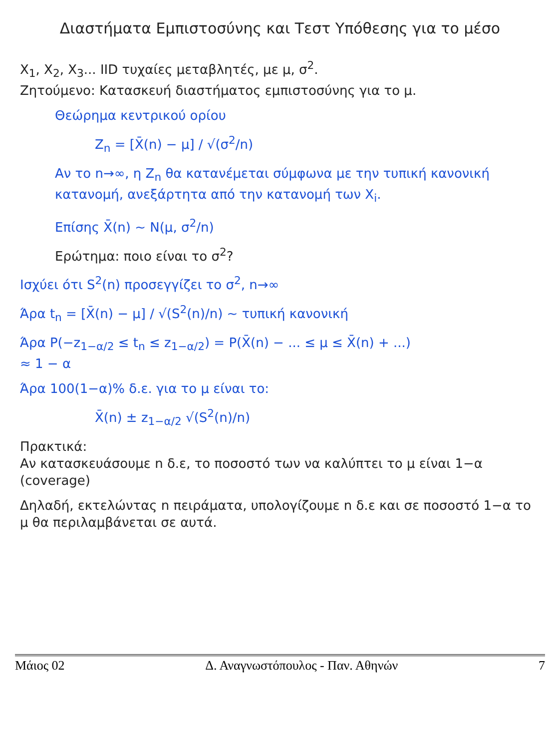Διαστήματα Εμπιστοσύνης και Τεστ Υπόθεσης για το μέσο
X<sub>1</sub>, X<sub>2</sub>, X<sub>3</sub>... IID τυχαίες μεταβλητές, με μ, σ<sup>2</sup>.
Ζητούμενο: Κατασκευή διαστήματος εμπιστοσύνης για το μ.
Θεώρημα κεντρικού ορίου
Z<sub>n</sub> = [X̄(n) − μ] / √(σ<sup>2</sup>/n)
Αν το n→∞, η Z<sub>n</sub> θα κατανέμεται σύμφωνα με την τυπική κανονική κατανομή, ανεξάρτητα από την κατανομή των X<sub>i</sub>.
Επίσης X̄(n) ~ N(μ, σ<sup>2</sup>/n)
Ερώτημα: ποιο είναι το σ<sup>2</sup>?
Ισχύει ότι S<sup>2</sup>(n) προσεγγίζει το σ<sup>2</sup>, n→∞
Άρα t<sub>n</sub> = [X̄(n) − μ] / √(S<sup>2</sup>(n)/n) ~ τυπική κανονική
Άρα P(−z<sub>1−α/2</sub> ≤ t<sub>n</sub> ≤ z<sub>1−α/2</sub>) = P(X̄(n) − ... ≤ μ ≤ X̄(n) + ...)
≈ 1 − α
Άρα 100(1−α)% δ.ε. για το μ είναι το:
X̄(n) ± z<sub>1−α/2</sub> √(S<sup>2</sup>(n)/n)
Πρακτικά:
Αν κατασκευάσουμε n δ.ε, το ποσοστό των να καλύπτει το μ είναι 1−α (coverage)
Δηλαδή, εκτελώντας n πειράματα, υπολογίζουμε n δ.ε και σε ποσοστό 1−α το μ θα περιλαμβάνεται σε αυτά.
Μάιος 02 Δ. Αναγνωστόπουλος - Παν. Αθηνών 7